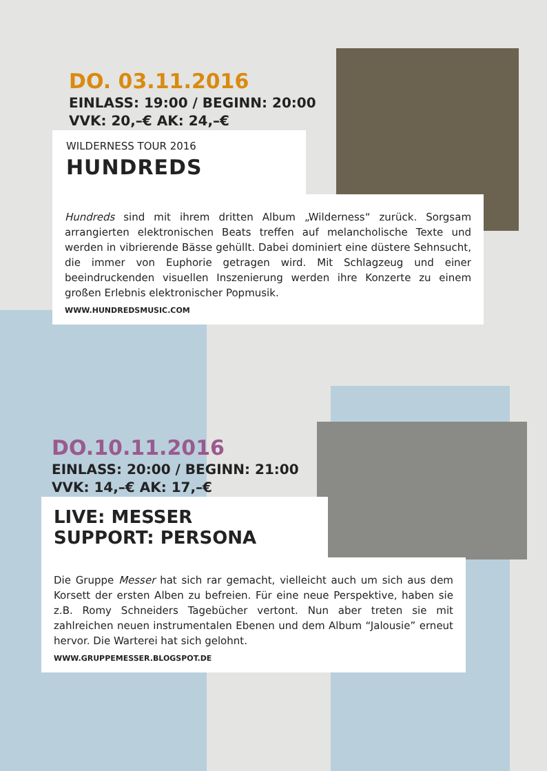DO. 03.11.2016
EINLASS: 19:00 / BEGINN: 20:00
VVK: 20,–€ AK: 24,–€
WILDERNESS TOUR 2016
HUNDREDS
Hundreds sind mit ihrem dritten Album „Wilderness“ zurück. Sorgsam arrangierten elektronischen Beats treffen auf melancholische Texte und werden in vibrierende Bässe gehüllt. Dabei dominiert eine düstere Sehnsucht, die immer von Euphorie getragen wird. Mit Schlagzeug und einer beeindruckenden visuellen Inszenierung werden ihre Konzerte zu einem großen Erlebnis elektronischer Popmusik.
WWW.HUNDREDSMUSIC.COM
DO.10.11.2016
EINLASS: 20:00 / BEGINN: 21:00
VVK: 14,–€ AK: 17,–€
LIVE: MESSER
SUPPORT: PERSONA
Die Gruppe Messer hat sich rar gemacht, vielleicht auch um sich aus dem Korsett der ersten Alben zu befreien. Für eine neue Perspektive, haben sie z.B. Romy Schneiders Tagebücher vertont. Nun aber treten sie mit zahlreichen neuen instrumentalen Ebenen und dem Album “Jalousie” erneut hervor. Die Warterei hat sich gelohnt.
WWW.GRUPPEMESSER.BLOGSPOT.DE